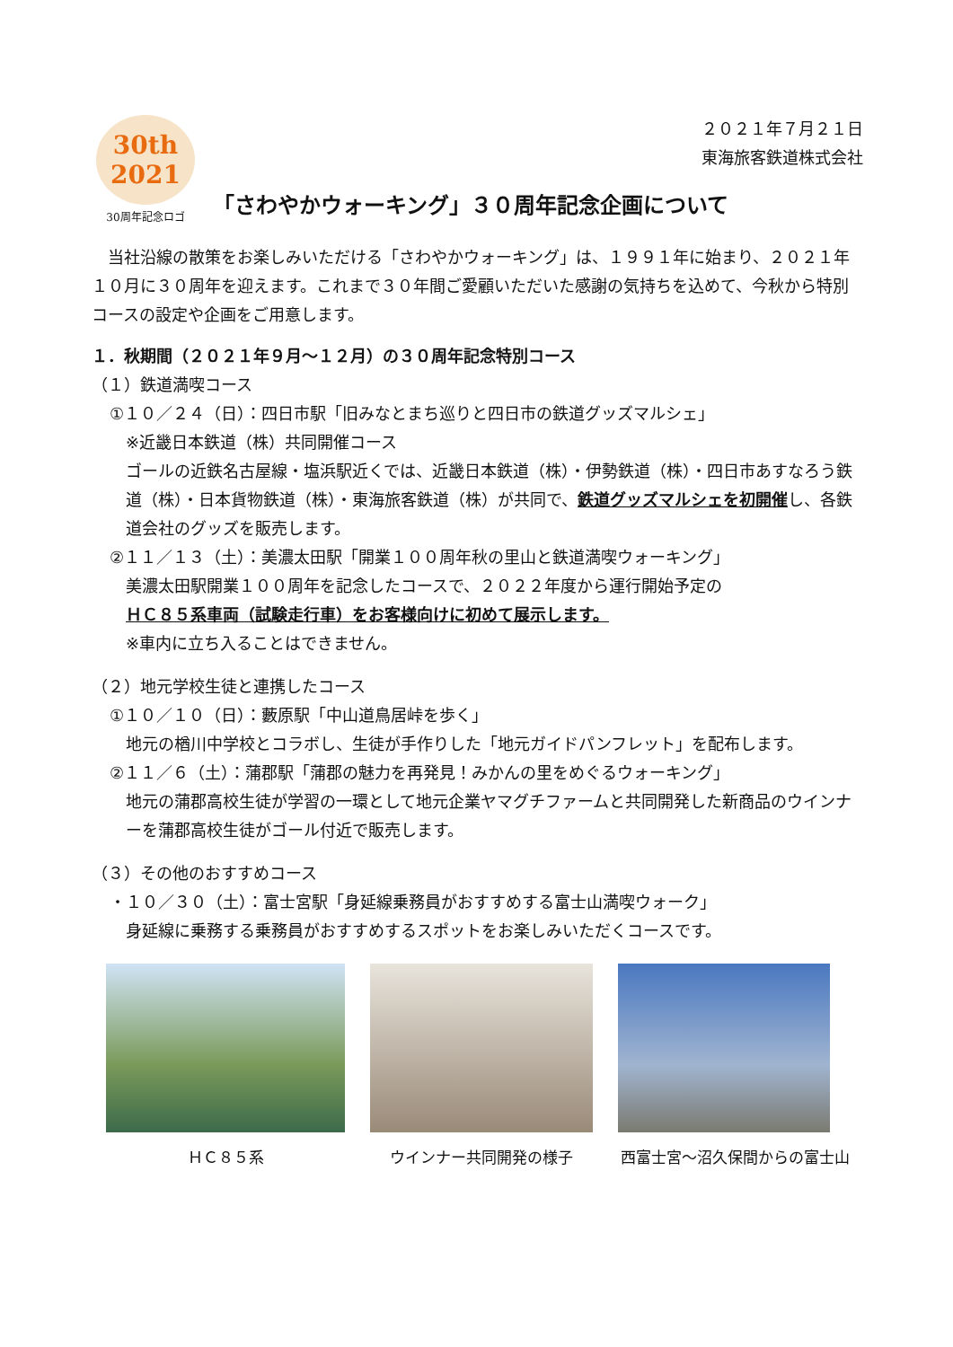30th
2021
30周年記念ロゴ
２０２１年７月２１日
東海旅客鉄道株式会社
「さわやかウォーキング」３０周年記念企画について
　当社沿線の散策をお楽しみいただける「さわやかウォーキング」は、１９９１年に始まり、２０２１年１０月に３０周年を迎えます。これまで３０年間ご愛顧いただいた感謝の気持ちを込めて、今秋から特別コースの設定や企画をご用意します。
１．秋期間（２０２１年９月～１２月）の３０周年記念特別コース
（１）鉄道満喫コース
①１０／２４（日）：四日市駅「旧みなとまち巡りと四日市の鉄道グッズマルシェ」
※近畿日本鉄道（株）共同開催コース
ゴールの近鉄名古屋線・塩浜駅近くでは、近畿日本鉄道（株）・伊勢鉄道（株）・四日市あすなろう鉄道（株）・日本貨物鉄道（株）・東海旅客鉄道（株）が共同で、鉄道グッズマルシェを初開催し、各鉄道会社のグッズを販売します。
②１１／１３（土）：美濃太田駅「開業１００周年秋の里山と鉄道満喫ウォーキング」
美濃太田駅開業１００周年を記念したコースで、２０２２年度から運行開始予定の
ＨＣ８５系車両（試験走行車）をお客様向けに初めて展示します。
※車内に立ち入ることはできません。
（２）地元学校生徒と連携したコース
①１０／１０（日）：藪原駅「中山道鳥居峠を歩く」
地元の楢川中学校とコラボし、生徒が手作りした「地元ガイドパンフレット」を配布します。
②１１／６（土）：蒲郡駅「蒲郡の魅力を再発見！みかんの里をめぐるウォーキング」
地元の蒲郡高校生徒が学習の一環として地元企業ヤマグチファームと共同開発した新商品のウインナーを蒲郡高校生徒がゴール付近で販売します。
（３）その他のおすすめコース
・１０／３０（土）：富士宮駅「身延線乗務員がおすすめする富士山満喫ウォーク」
身延線に乗務する乗務員がおすすめするスポットをお楽しみいただくコースです。
ＨＣ８５系 ウインナー共同開発の様子 西富士宮～沼久保間からの富士山